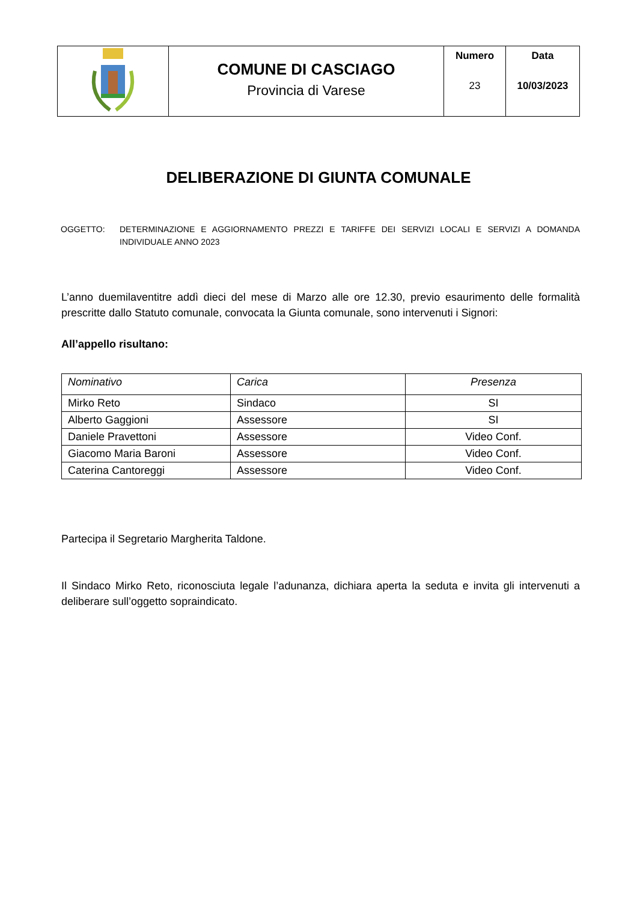| | COMUNE DI CASCIAGO Provincia di Varese | Numero 23 | Data 10/03/2023 |
DELIBERAZIONE DI GIUNTA COMUNALE
OGGETTO: DETERMINAZIONE E AGGIORNAMENTO PREZZI E TARIFFE DEI SERVIZI LOCALI E SERVIZI A DOMANDA INDIVIDUALE ANNO 2023
L’anno duemilaventitre addì dieci del mese di Marzo alle ore 12.30, previo esaurimento delle formalità prescritte dallo Statuto comunale, convocata la Giunta comunale, sono intervenuti i Signori:
All’appello risultano:
| Nominativo | Carica | Presenza |
| --- | --- | --- |
| Mirko Reto | Sindaco | SI |
| Alberto Gaggioni | Assessore | SI |
| Daniele Pravettoni | Assessore | Video Conf. |
| Giacomo Maria Baroni | Assessore | Video Conf. |
| Caterina Cantoreggi | Assessore | Video Conf. |
Partecipa il Segretario Margherita Taldone.
Il Sindaco Mirko Reto, riconosciuta legale l’adunanza, dichiara aperta la seduta e invita gli intervenuti a deliberare sull’oggetto sopraindicato.